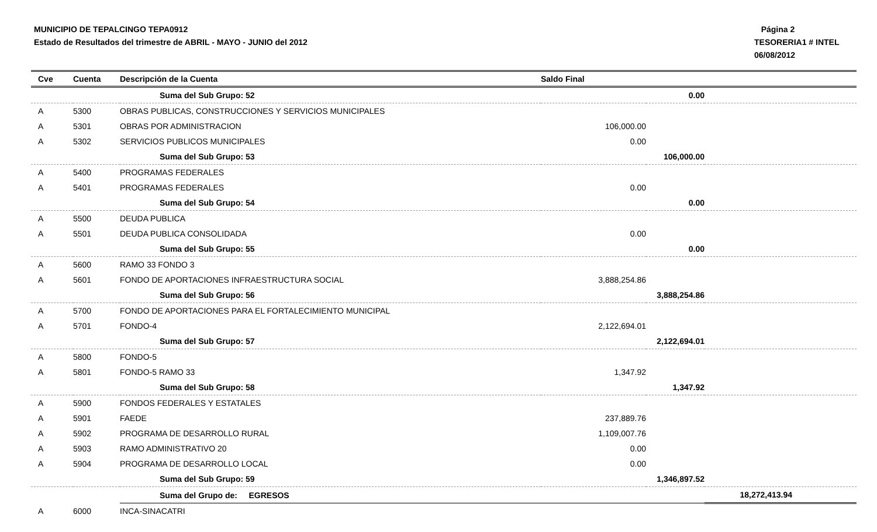MUNICIPIO DE TEPALCINGO TEPA0912
Estado de Resultados del trimestre de ABRIL - MAYO - JUNIO del 2012
Página 2
TESORERIA1 # INTEL
06/08/2012
| Cve | Cuenta | Descripción de la Cuenta | Saldo Final | | |
| --- | --- | --- | --- | --- | --- |
| | | Suma del Sub Grupo: 52 | | 0.00 | |
| A | 5300 | OBRAS PUBLICAS, CONSTRUCCIONES Y SERVICIOS MUNICIPALES | | | |
| A | 5301 | OBRAS POR ADMINISTRACION | 106,000.00 | | |
| A | 5302 | SERVICIOS PUBLICOS MUNICIPALES | 0.00 | | |
| | | Suma del Sub Grupo: 53 | | 106,000.00 | |
| A | 5400 | PROGRAMAS FEDERALES | | | |
| A | 5401 | PROGRAMAS FEDERALES | 0.00 | | |
| | | Suma del Sub Grupo: 54 | | 0.00 | |
| A | 5500 | DEUDA PUBLICA | | | |
| A | 5501 | DEUDA PUBLICA CONSOLIDADA | 0.00 | | |
| | | Suma del Sub Grupo: 55 | | 0.00 | |
| A | 5600 | RAMO 33 FONDO 3 | | | |
| A | 5601 | FONDO DE APORTACIONES INFRAESTRUCTURA SOCIAL | 3,888,254.86 | | |
| | | Suma del Sub Grupo: 56 | | 3,888,254.86 | |
| A | 5700 | FONDO DE APORTACIONES PARA EL FORTALECIMIENTO MUNICIPAL | | | |
| A | 5701 | FONDO-4 | 2,122,694.01 | | |
| | | Suma del Sub Grupo: 57 | | 2,122,694.01 | |
| A | 5800 | FONDO-5 | | | |
| A | 5801 | FONDO-5 RAMO 33 | 1,347.92 | | |
| | | Suma del Sub Grupo: 58 | | 1,347.92 | |
| A | 5900 | FONDOS FEDERALES Y ESTATALES | | | |
| A | 5901 | FAEDE | 237,889.76 | | |
| A | 5902 | PROGRAMA DE DESARROLLO RURAL | 1,109,007.76 | | |
| A | 5903 | RAMO ADMINISTRATIVO 20 | 0.00 | | |
| A | 5904 | PROGRAMA DE DESARROLLO LOCAL | 0.00 | | |
| | | Suma del Sub Grupo: 59 | | 1,346,897.52 | |
| | | Suma del Grupo de: EGRESOS | | | 18,272,413.94 |
| A | 6000 | INCA-SINACATRI | | | |